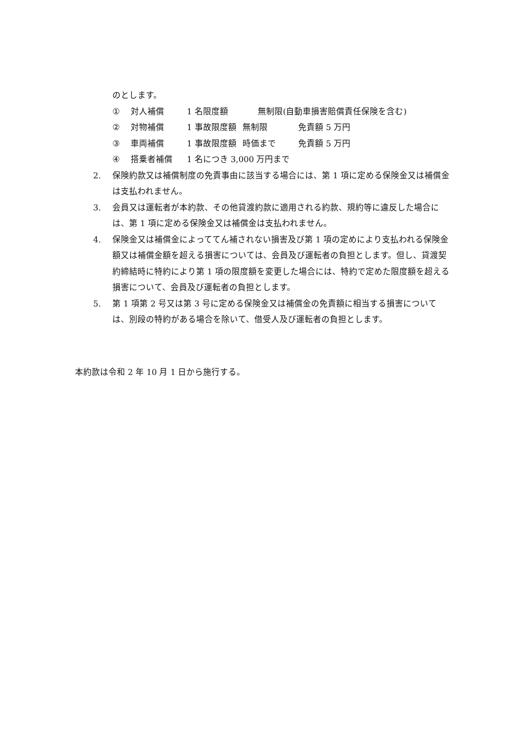のとします。
① 対人補償 1 名限度額 無制限(自動車損害賠償責任保険を含む)
② 対物補償 1 事故限度額 無制限 免責額 5 万円
③ 車両補償 1 事故限度額 時価まで 免責額 5 万円
④ 搭乗者補償 1 名につき 3,000 万円まで
2. 保険約款又は補償制度の免責事由に該当する場合には、第 1 項に定める保険金又は補償金は支払われません。
3. 会員又は運転者が本約款、その他貸渡約款に適用される約款、規約等に違反した場合には、第 1 項に定める保険金又は補償金は支払われません。
4. 保険金又は補償金によっててん補されない損害及び第 1 項の定めにより支払われる保険金額又は補償金額を超える損害については、会員及び運転者の負担とします。但し、貸渡契約締結時に特約により第 1 項の限度額を変更した場合には、特約で定めた限度額を超える損害について、会員及び運転者の負担とします。
5. 第 1 項第 2 号又は第 3 号に定める保険金又は補償金の免責額に相当する損害については、別段の特約がある場合を除いて、借受人及び運転者の負担とします。
本約款は令和 2 年 10 月 1 日から施行する。